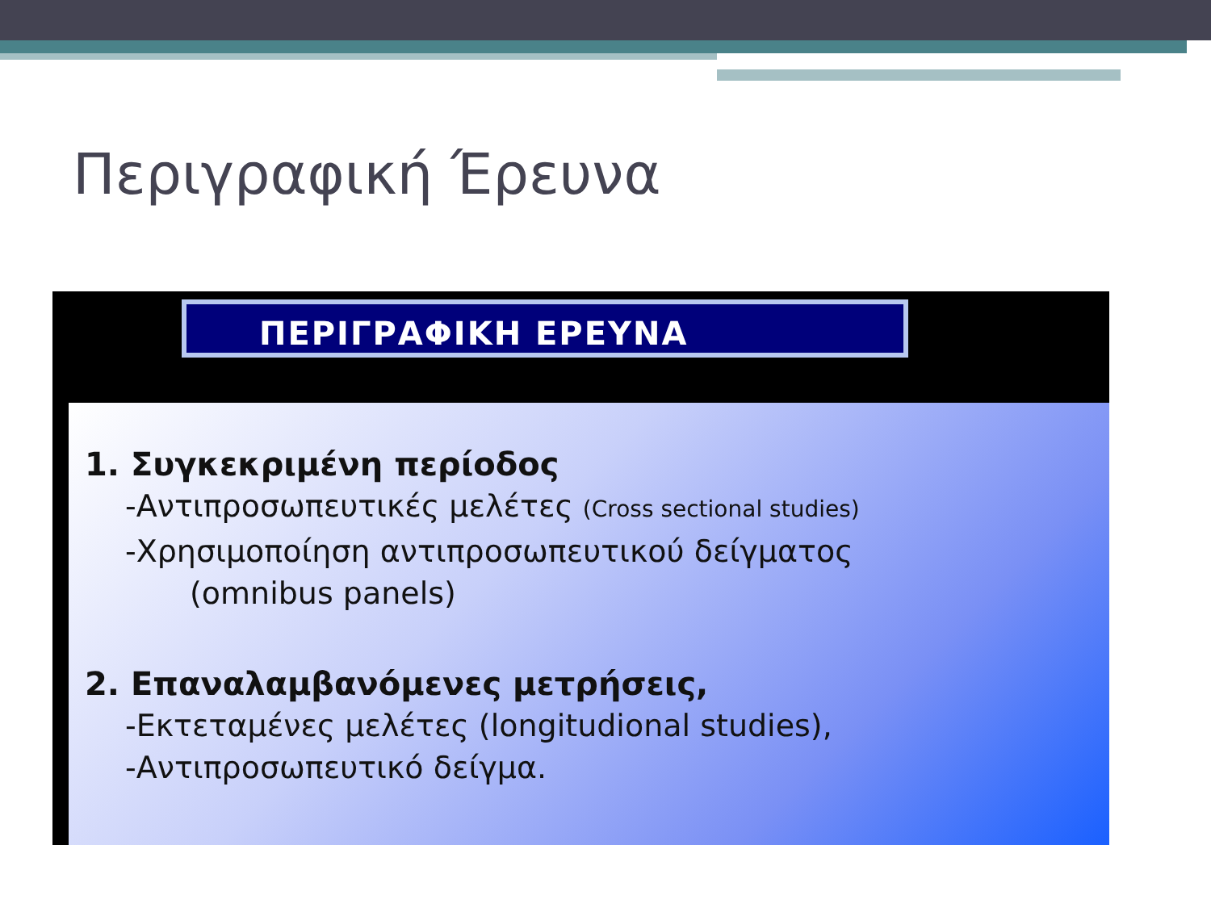Περιγραφική Έρευνα
ΠΕΡΙΓΡΑΦΙΚΗ ΕΡΕΥΝΑ
1. Συγκεκριμένη περίοδος
-Αντιπροσωπευτικές μελέτες (Cross sectional studies)
-Χρησιμοποίηση αντιπροσωπευτικού δείγματος
(omnibus panels)
2. Επαναλαμβανόμενες μετρήσεις,
-Εκτεταμένες μελέτες (longitudional studies),
-Αντιπροσωπευτικό δείγμα.